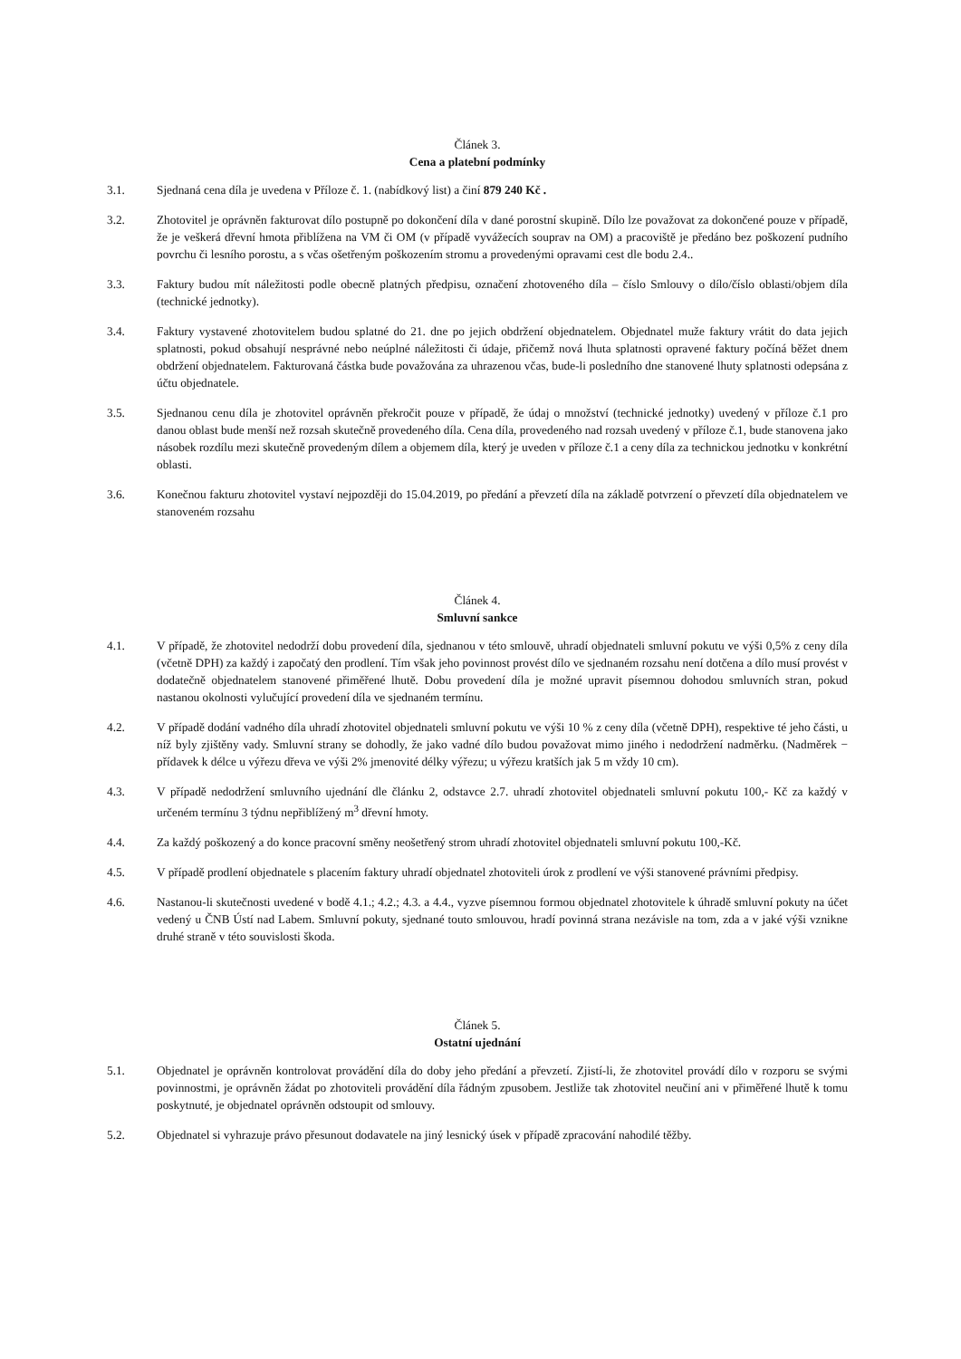Článek 3.
Cena a platební podmínky
3.1. Sjednaná cena díla je uvedena v Příloze č. 1. (nabídkový list) a činí 879 240 Kč .
3.2. Zhotovitel je oprávněn fakturovat dílo postupně po dokončení díla v dané porostní skupině. Dílo lze považovat za dokončené pouze v případě, že je veškerá dřevní hmota přiblížena na VM či OM (v případě vyvážecích souprav na OM) a pracoviště je předáno bez poškození pudního povrchu či lesního porostu, a s včas ošetřeným poškozením stromu a provedenými opravami cest dle bodu 2.4..
3.3. Faktury budou mít náležitosti podle obecně platných předpisu, označení zhotoveného díla – číslo Smlouvy o dílo/číslo oblasti/objem díla (technické jednotky).
3.4. Faktury vystavené zhotovitelem budou splatné do 21. dne po jejich obdržení objednatelem. Objednatel muže faktury vrátit do data jejich splatnosti, pokud obsahují nesprávné nebo neúplné náležitosti či údaje, přičemž nová lhuta splatnosti opravené faktury počíná běžet dnem obdržení objednatelem. Fakturovaná částka bude považována za uhrazenou včas, bude-li posledního dne stanovené lhuty splatnosti odepsána z účtu objednatele.
3.5. Sjednanou cenu díla je zhotovitel oprávněn překročit pouze v případě, že údaj o množství (technické jednotky) uvedený v příloze č.1 pro danou oblast bude menší než rozsah skutečně provedeného díla. Cena díla, provedeného nad rozsah uvedený v příloze č.1, bude stanovena jako násobek rozdílu mezi skutečně provedeným dílem a objemem díla, který je uveden v příloze č.1 a ceny díla za technickou jednotku v konkrétní oblasti.
3.6. Konečnou fakturu zhotovitel vystaví nejpozději do 15.04.2019, po předání a převzetí díla na základě potvrzení o převzetí díla objednatelem ve stanoveném rozsahu
Článek 4.
Smluvní sankce
4.1. V případě, že zhotovitel nedodrží dobu provedení díla, sjednanou v této smlouvě, uhradí objednateli smluvní pokutu ve výši 0,5% z ceny díla (včetně DPH) za každý i započatý den prodlení. Tím však jeho povinnost provést dílo ve sjednaném rozsahu není dotčena a dílo musí provést v dodatečně objednatelem stanovené přiměřené lhutě. Dobu provedení díla je možné upravit písemnou dohodou smluvních stran, pokud nastanou okolnosti vylučující provedení díla ve sjednaném termínu.
4.2. V případě dodání vadného díla uhradí zhotovitel objednateli smluvní pokutu ve výši 10 % z ceny díla (včetně DPH), respektive té jeho části, u níž byly zjištěny vady. Smluvní strany se dohodly, že jako vadné dílo budou považovat mimo jiného i nedodržení nadměrku. (Nadměrek − přídavek k délce u výřezu dřeva ve výši 2% jmenovité délky výřezu; u výřezu kratších jak 5 m vždy 10 cm).
4.3. V případě nedodržení smluvního ujednání dle článku 2, odstavce 2.7. uhradí zhotovitel objednateli smluvní pokutu 100,- Kč za každý v určeném termínu 3 týdnu nepřiblížený m<sup>3</sup> dřevní hmoty.
4.4. Za každý poškozený a do konce pracovní směny neošetřený strom uhradí zhotovitel objednateli smluvní pokutu 100,-Kč.
4.5. V případě prodlení objednatele s placením faktury uhradí objednatel zhotoviteli úrok z prodlení ve výši stanovené právními předpisy.
4.6. Nastanou-li skutečnosti uvedené v bodě 4.1.; 4.2.; 4.3. a 4.4., vyzve písemnou formou objednatel zhotovitele k úhradě smluvní pokuty na účet vedený u ČNB Ústí nad Labem. Smluvní pokuty, sjednané touto smlouvou, hradí povinná strana nezávisle na tom, zda a v jaké výši vznikne druhé straně v této souvislosti škoda.
Článek 5.
Ostatní ujednání
5.1. Objednatel je oprávněn kontrolovat provádění díla do doby jeho předání a převzetí. Zjistí-li, že zhotovitel provádí dílo v rozporu se svými povinnostmi, je oprávněn žádat po zhotoviteli provádění díla řádným zpusobem. Jestliže tak zhotovitel neučiní ani v přiměřené lhutě k tomu poskytnuté, je objednatel oprávněn odstoupit od smlouvy.
5.2. Objednatel si vyhrazuje právo přesunout dodavatele na jiný lesnický úsek v případě zpracování nahodilé těžby.